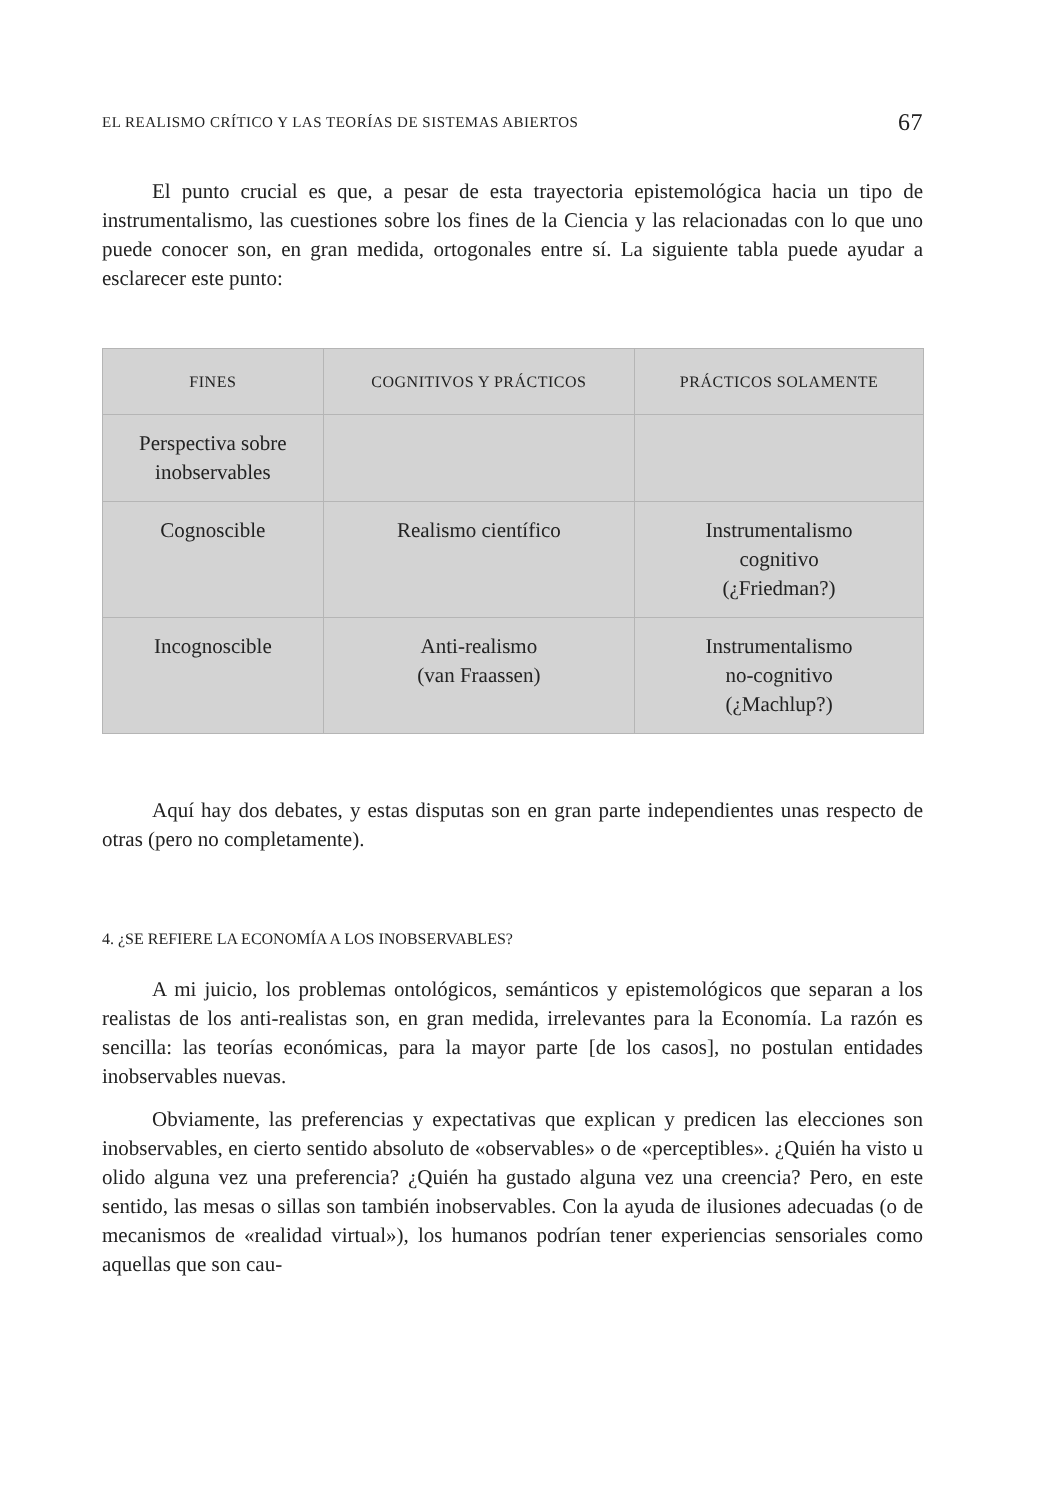EL REALISMO CRÍTICO Y LAS TEORÍAS DE SISTEMAS ABIERTOS 67
El punto crucial es que, a pesar de esta trayectoria epistemológica hacia un tipo de instrumentalismo, las cuestiones sobre los fines de la Ciencia y las relacionadas con lo que uno puede conocer son, en gran medida, ortogonales entre sí. La siguiente tabla puede ayudar a esclarecer este punto:
| FINES | COGNITIVOS Y PRÁCTICOS | PRÁCTICOS SOLAMENTE |
| --- | --- | --- |
| Perspectiva sobre inobservables | | |
| Cognoscible | Realismo científico | Instrumentalismo cognitivo (¿Friedman?) |
| Incognoscible | Anti-realismo (van Fraassen) | Instrumentalismo no-cognitivo (¿Machlup?) |
Aquí hay dos debates, y estas disputas son en gran parte independientes unas respecto de otras (pero no completamente).
4. ¿SE REFIERE LA ECONOMÍA A LOS INOBSERVABLES?
A mi juicio, los problemas ontológicos, semánticos y epistemológicos que separan a los realistas de los anti-realistas son, en gran medida, irrelevantes para la Economía. La razón es sencilla: las teorías económicas, para la mayor parte [de los casos], no postulan entidades inobservables nuevas.
Obviamente, las preferencias y expectativas que explican y predicen las elecciones son inobservables, en cierto sentido absoluto de «observables» o de «perceptibles». ¿Quién ha visto u olido alguna vez una preferencia? ¿Quién ha gustado alguna vez una creencia? Pero, en este sentido, las mesas o sillas son también inobservables. Con la ayuda de ilusiones adecuadas (o de mecanismos de «realidad virtual»), los humanos podrían tener experiencias sensoriales como aquellas que son cau-